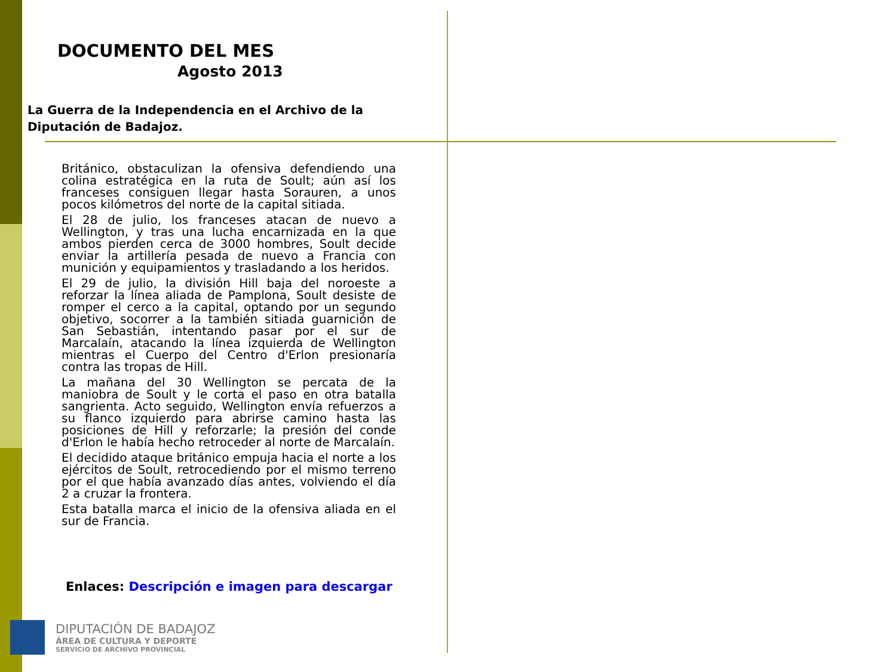DOCUMENTO DEL MES
Agosto 2013
La Guerra de la Independencia en el Archivo de la Diputación de Badajoz.
Británico, obstaculizan la ofensiva defendiendo una colina estratégica en la ruta de Soult; aún así los franceses consiguen llegar hasta Sorauren, a unos pocos kilómetros del norte de la capital sitiada.
El 28 de julio, los franceses atacan de nuevo a Wellington, y tras una lucha encarnizada en la que ambos pierden cerca de 3000 hombres, Soult decide enviar la artillería pesada de nuevo a Francia con munición y equipamientos y trasladando a los heridos.
El 29 de julio, la división Hill baja del noroeste a reforzar la línea aliada de Pamplona, Soult desiste de romper el cerco a la capital, optando por un segundo objetivo, socorrer a la también sitiada guarnición de San Sebastián, intentando pasar por el sur de Marcalaín, atacando la línea izquierda de Wellington mientras el Cuerpo del Centro d'Erlon presionaría contra las tropas de Hill.
La mañana del 30 Wellington se percata de la maniobra de Soult y le corta el paso en otra batalla sangrienta. Acto seguido, Wellington envía refuerzos a su flanco izquierdo para abrirse camino hasta las posiciones de Hill y reforzarle; la presión del conde d'Erlon le había hecho retroceder al norte de Marcalaín.
El decidido ataque británico empuja hacia el norte a los ejércitos de Soult, retrocediendo por el mismo terreno por el que había avanzado días antes, volviendo el día 2 a cruzar la frontera.
Esta batalla marca el inicio de la ofensiva aliada en el sur de Francia.
Enlaces: Descripción e imagen para descargar
DIPUTACIÓN DE BADAJOZ
ÁREA DE CULTURA Y DEPORTE
SERVICIO DE ARCHIVO PROVINCIAL